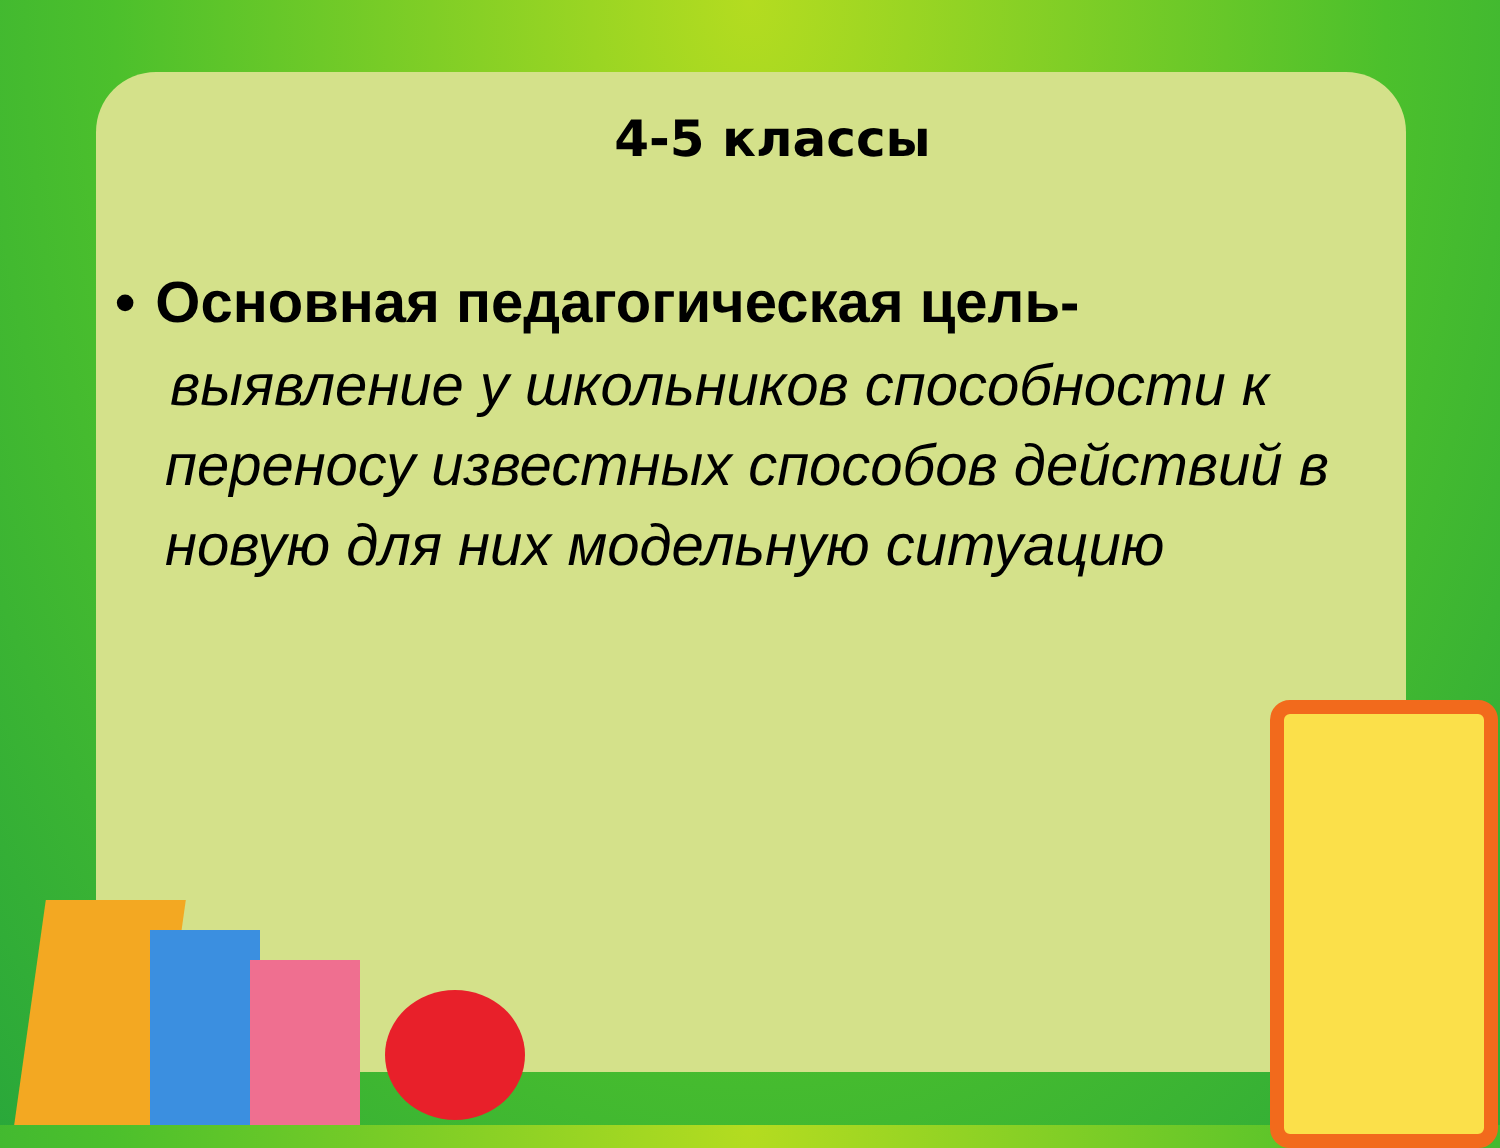4-5 классы
• Основная педагогическая цель-
выявление у школьников способности к переносу известных способов действий в новую для них модельную ситуацию